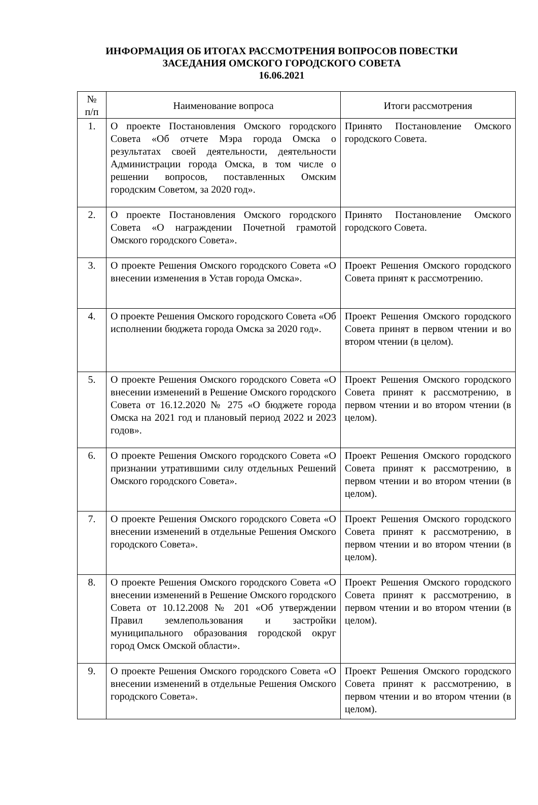ИНФОРМАЦИЯ ОБ ИТОГАХ РАССМОТРЕНИЯ ВОПРОСОВ ПОВЕСТКИ ЗАСЕДАНИЯ ОМСКОГО ГОРОДСКОГО СОВЕТА
16.06.2021
| № п/п | Наименование вопроса | Итоги рассмотрения |
| --- | --- | --- |
| 1. | О проекте Постановления Омского городского Совета «Об отчете Мэра города Омска о результатах своей деятельности, деятельности Администрации города Омска, в том числе о решении вопросов, поставленных Омским городским Советом, за 2020 год». | Принято Постановление Омского городского Совета. |
| 2. | О проекте Постановления Омского городского Совета «О награждении Почетной грамотой Омского городского Совета». | Принято Постановление Омского городского Совета. |
| 3. | О проекте Решения Омского городского Совета «О внесении изменения в Устав города Омска». | Проект Решения Омского городского Совета принят к рассмотрению. |
| 4. | О проекте Решения Омского городского Совета «Об исполнении бюджета города Омска за 2020 год». | Проект Решения Омского городского Совета принят в первом чтении и во втором чтении (в целом). |
| 5. | О проекте Решения Омского городского Совета «О внесении изменений в Решение Омского городского Совета от 16.12.2020 № 275 «О бюджете города Омска на 2021 год и плановый период 2022 и 2023 годов». | Проект Решения Омского городского Совета принят к рассмотрению, в первом чтении и во втором чтении (в целом). |
| 6. | О проекте Решения Омского городского Совета «О признании утратившими силу отдельных Решений Омского городского Совета». | Проект Решения Омского городского Совета принят к рассмотрению, в первом чтении и во втором чтении (в целом). |
| 7. | О проекте Решения Омского городского Совета «О внесении изменений в отдельные Решения Омского городского Совета». | Проект Решения Омского городского Совета принят к рассмотрению, в первом чтении и во втором чтении (в целом). |
| 8. | О проекте Решения Омского городского Совета «О внесении изменений в Решение Омского городского Совета от 10.12.2008 № 201 «Об утверждении Правил землепользования и застройки муниципального образования городской округ город Омск Омской области». | Проект Решения Омского городского Совета принят к рассмотрению, в первом чтении и во втором чтении (в целом). |
| 9. | О проекте Решения Омского городского Совета «О внесении изменений в отдельные Решения Омского городского Совета». | Проект Решения Омского городского Совета принят к рассмотрению, в первом чтении и во втором чтении (в целом). |